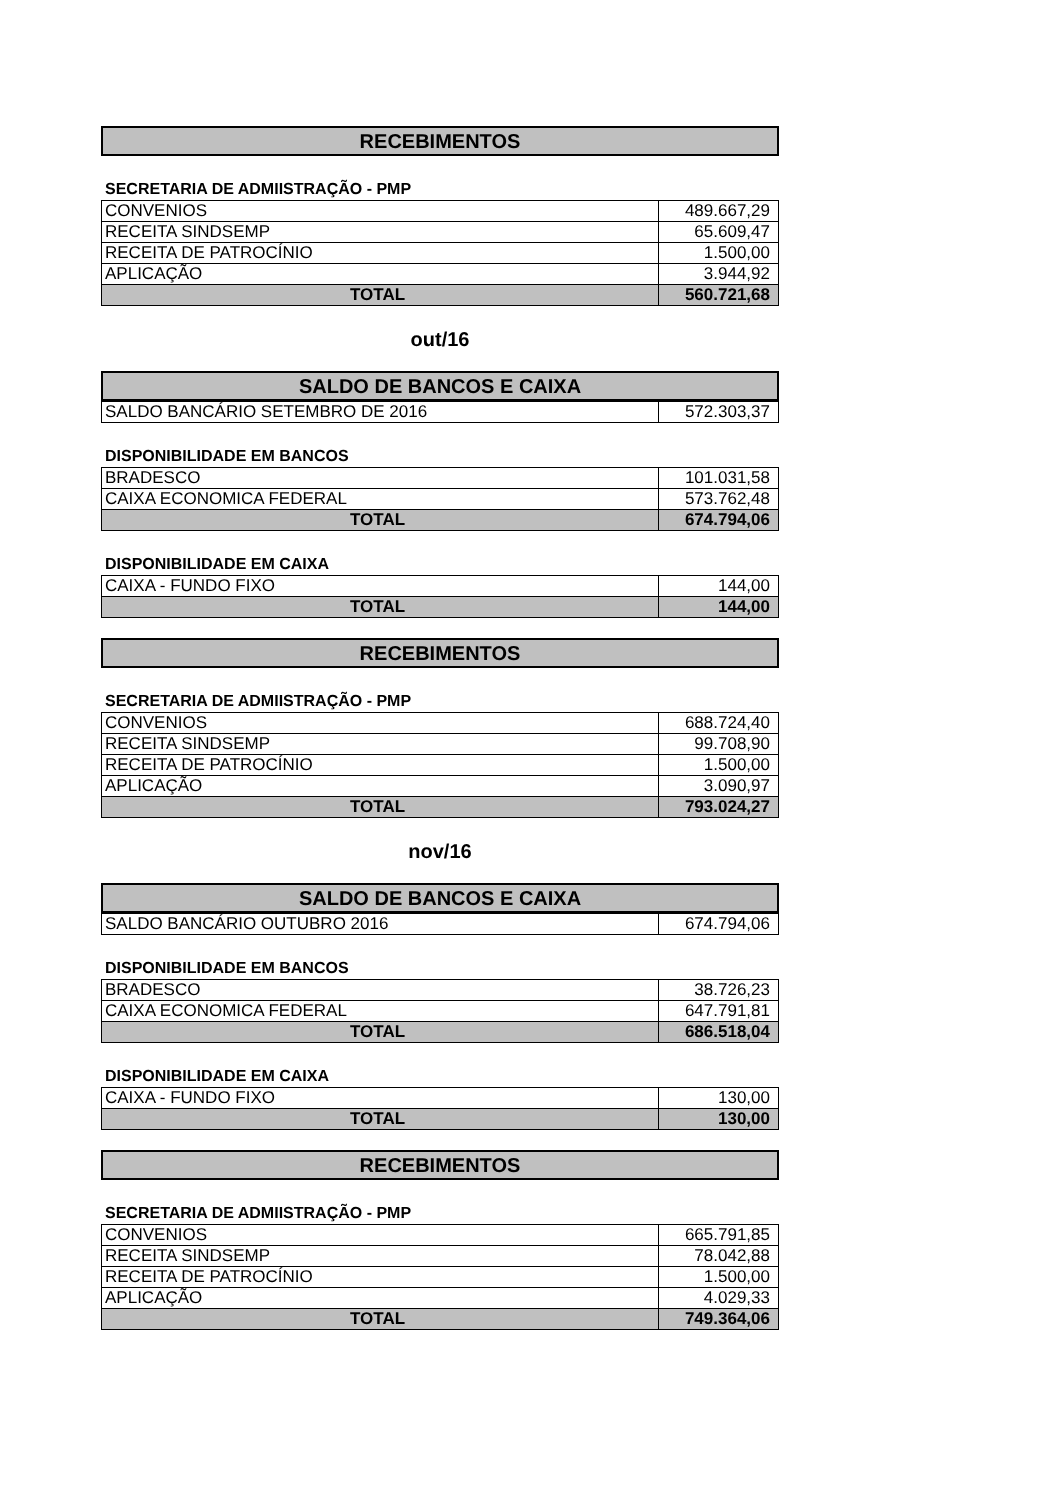RECEBIMENTOS
SECRETARIA DE ADMIISTRAÇÃO - PMP
| CONVENIOS | 489.667,29 |
| RECEITA SINDSEMP | 65.609,47 |
| RECEITA DE PATROCÍNIO | 1.500,00 |
| APLICAÇÃO | 3.944,92 |
| TOTAL | 560.721,68 |
out/16
SALDO DE BANCOS E CAIXA
| SALDO BANCÁRIO SETEMBRO DE 2016 | 572.303,37 |
DISPONIBILIDADE EM BANCOS
| BRADESCO | 101.031,58 |
| CAIXA ECONOMICA FEDERAL | 573.762,48 |
| TOTAL | 674.794,06 |
DISPONIBILIDADE EM CAIXA
| CAIXA - FUNDO FIXO | 144,00 |
| TOTAL | 144,00 |
RECEBIMENTOS
SECRETARIA DE ADMIISTRAÇÃO - PMP
| CONVENIOS | 688.724,40 |
| RECEITA SINDSEMP | 99.708,90 |
| RECEITA DE PATROCÍNIO | 1.500,00 |
| APLICAÇÃO | 3.090,97 |
| TOTAL | 793.024,27 |
nov/16
SALDO DE BANCOS E CAIXA
| SALDO BANCÁRIO OUTUBRO 2016 | 674.794,06 |
DISPONIBILIDADE EM BANCOS
| BRADESCO | 38.726,23 |
| CAIXA ECONOMICA FEDERAL | 647.791,81 |
| TOTAL | 686.518,04 |
DISPONIBILIDADE EM CAIXA
| CAIXA - FUNDO FIXO | 130,00 |
| TOTAL | 130,00 |
RECEBIMENTOS
SECRETARIA DE ADMIISTRAÇÃO - PMP
| CONVENIOS | 665.791,85 |
| RECEITA SINDSEMP | 78.042,88 |
| RECEITA DE PATROCÍNIO | 1.500,00 |
| APLICAÇÃO | 4.029,33 |
| TOTAL | 749.364,06 |